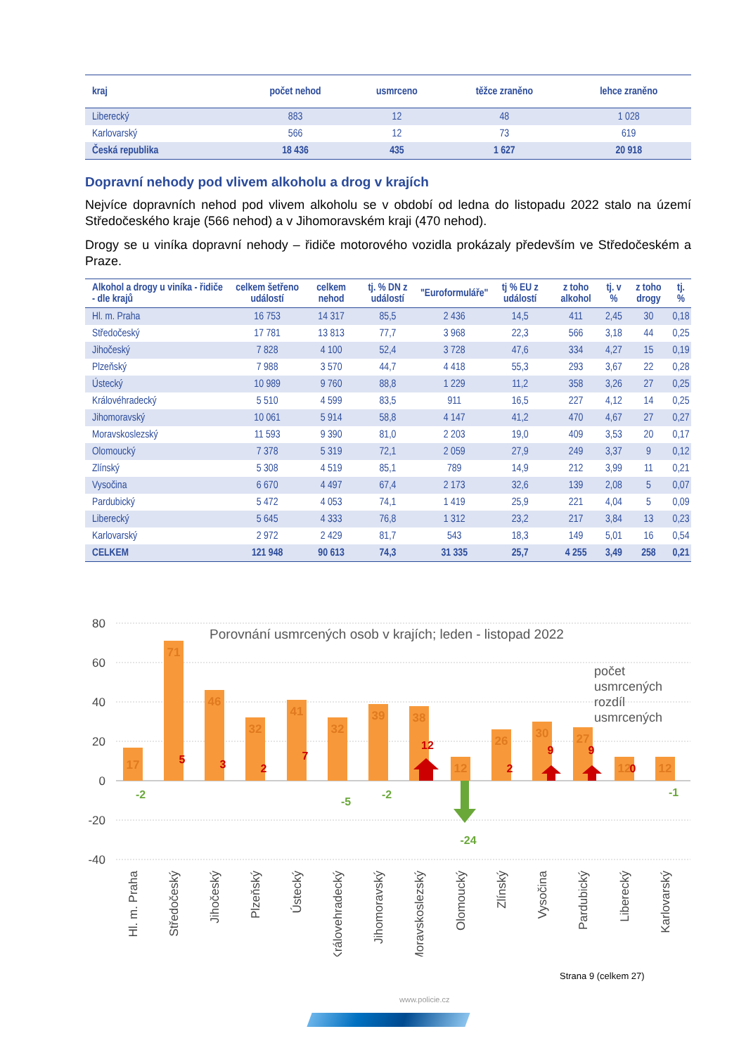| kraj | počet nehod | usmrceno | těžce zraněno | lehce zraněno |
| --- | --- | --- | --- | --- |
| Liberecký | 883 | 12 | 48 | 1 028 |
| Karlovarský | 566 | 12 | 73 | 619 |
| Česká republika | 18 436 | 435 | 1 627 | 20 918 |
Dopravní nehody pod vlivem alkoholu a drog v krajích
Nejvíce dopravních nehod pod vlivem alkoholu se v období od ledna do listopadu 2022 stalo na území Středočeského kraje (566 nehod) a v Jihomoravském kraji (470 nehod).
Drogy se u viníka dopravní nehody – řidiče motorového vozidla prokázaly především ve Středočeském a Praze.
| Alkohol a drogy u viníka - řidiče - dle krajů | celkem šetřeno událostí | celkem nehod | tj. % DN z událostí | "Euroformuláře" | tj % EU z událostí | z toho alkohol | tj. v % | z toho drogy | tj. % |
| --- | --- | --- | --- | --- | --- | --- | --- | --- | --- |
| Hl. m. Praha | 16 753 | 14 317 | 85,5 | 2 436 | 14,5 | 411 | 2,45 | 30 | 0,18 |
| Středočeský | 17 781 | 13 813 | 77,7 | 3 968 | 22,3 | 566 | 3,18 | 44 | 0,25 |
| Jihočeský | 7 828 | 4 100 | 52,4 | 3 728 | 47,6 | 334 | 4,27 | 15 | 0,19 |
| Plzeňský | 7 988 | 3 570 | 44,7 | 4 418 | 55,3 | 293 | 3,67 | 22 | 0,28 |
| Ústecký | 10 989 | 9 760 | 88,8 | 1 229 | 11,2 | 358 | 3,26 | 27 | 0,25 |
| Královéhradecký | 5 510 | 4 599 | 83,5 | 911 | 16,5 | 227 | 4,12 | 14 | 0,25 |
| Jihomoravský | 10 061 | 5 914 | 58,8 | 4 147 | 41,2 | 470 | 4,67 | 27 | 0,27 |
| Moravskoslezský | 11 593 | 9 390 | 81,0 | 2 203 | 19,0 | 409 | 3,53 | 20 | 0,17 |
| Olomoucký | 7 378 | 5 319 | 72,1 | 2 059 | 27,9 | 249 | 3,37 | 9 | 0,12 |
| Zlínský | 5 308 | 4 519 | 85,1 | 789 | 14,9 | 212 | 3,99 | 11 | 0,21 |
| Vysočina | 6 670 | 4 497 | 67,4 | 2 173 | 32,6 | 139 | 2,08 | 5 | 0,07 |
| Pardubický | 5 472 | 4 053 | 74,1 | 1 419 | 25,9 | 221 | 4,04 | 5 | 0,09 |
| Liberecký | 5 645 | 4 333 | 76,8 | 1 312 | 23,2 | 217 | 3,84 | 13 | 0,23 |
| Karlovarský | 2 972 | 2 429 | 81,7 | 543 | 18,3 | 149 | 5,01 | 16 | 0,54 |
| CELKEM | 121 948 | 90 613 | 74,3 | 31 335 | 25,7 | 4 255 | 3,49 | 258 | 0,21 |
80
60
40
20
0
-20
-40
Porovnání usmrcených osob v krajích; leden - listopad 2022
17
71
46
32
41
32
39
38
12
26
30
27
12
12
5
3
2
7
12
2
9
9
0
-2
-5
-2
-24
-1
počet
usmrcených
rozdíl
usmrcených
Hl. m. Praha
Středočeský
Jihočeský
Plzeňský
Ústecký
Královehradecký
Jihomoravský
Moravskoslezský
Olomoucký
Zlínský
Vysočina
Pardubický
Liberecký
Karlovarský
Strana 9 (celkem 27)
www.policie.cz